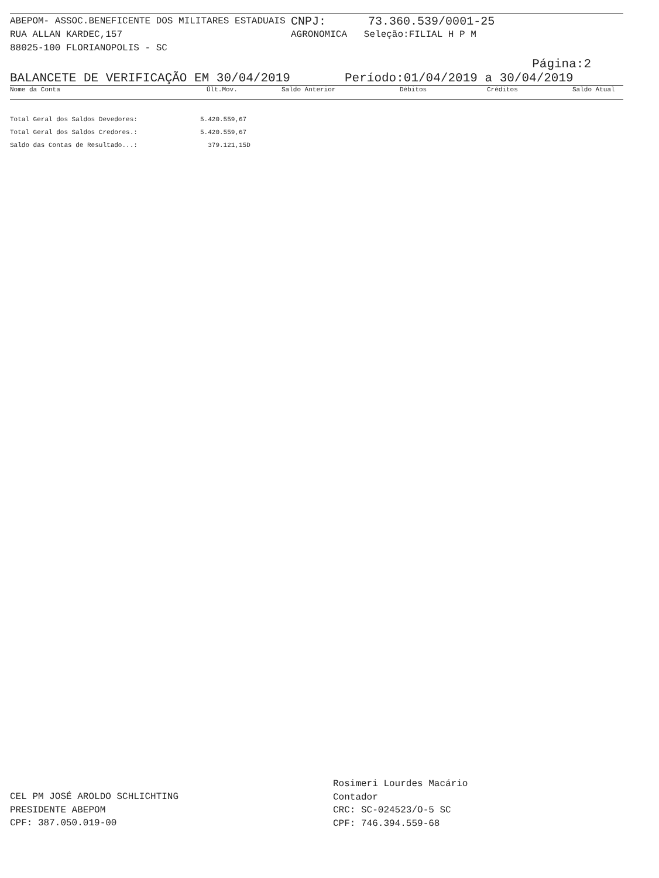ABEPOM- ASSOC.BENEFICENTE DOS MILITARES ESTADUAIS CNPJ: 73.360.539/0001-25
RUA ALLAN KARDEC,157 AGRONOMICA Seleção:FILIAL H P M
88025-100 FLORIANOPOLIS - SC
Página:2
BALANCETE DE VERIFICAÇÃO EM 30/04/2019 Período:01/04/2019 a 30/04/2019
Nome da Conta Últ.Mov. Saldo Anterior Débitos Créditos Saldo Atual
| Total Geral dos Saldos Devedores: | 5.420.559,67 |
| Total Geral dos Saldos Credores.: | 5.420.559,67 |
| Saldo das Contas de Resultado...: | 379.121,15D |
CEL PM JOSÉ AROLDO SCHLICHTING
PRESIDENTE ABEPOM
CPF: 387.050.019-00
Rosimeri Lourdes Macário
Contador
CRC: SC-024523/O-5 SC
CPF: 746.394.559-68